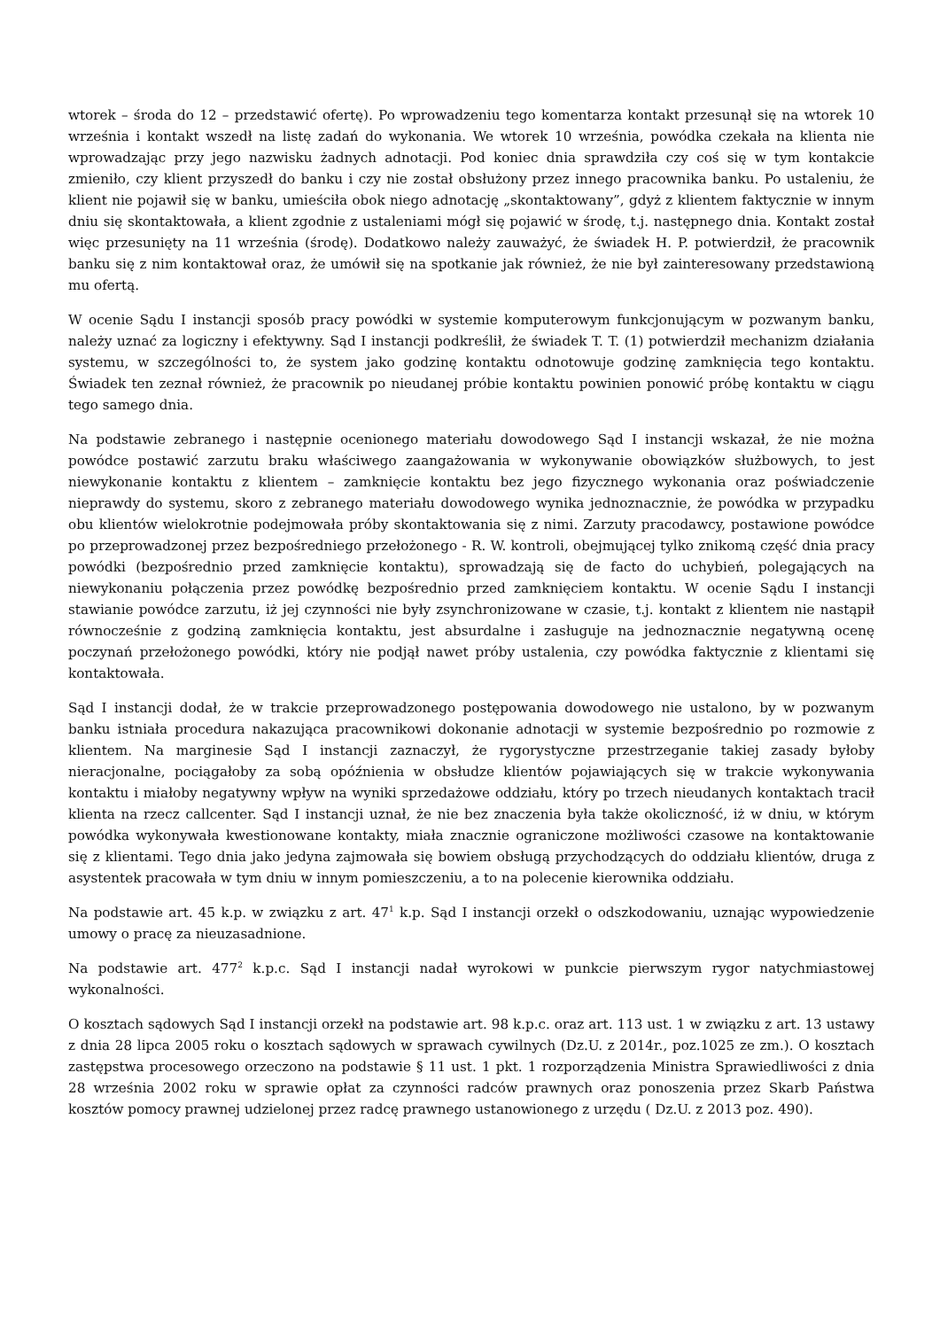wtorek – środa do 12 – przedstawić ofertę). Po wprowadzeniu tego komentarza kontakt przesunął się na wtorek 10 września i kontakt wszedł na listę zadań do wykonania. We wtorek 10 września, powódka czekała na klienta nie wprowadzając przy jego nazwisku żadnych adnotacji. Pod koniec dnia sprawdziła czy coś się w tym kontakcie zmieniło, czy klient przyszedł do banku i czy nie został obsłużony przez innego pracownika banku. Po ustaleniu, że klient nie pojawił się w banku, umieściła obok niego adnotację „skontaktowany”, gdyż z klientem faktycznie w innym dniu się skontaktowała, a klient zgodnie z ustaleniami mógł się pojawić w środę, t.j. następnego dnia. Kontakt został więc przesunięty na 11 września (środę). Dodatkowo należy zauważyć, że świadek H. P. potwierdził, że pracownik banku się z nim kontaktował oraz, że umówił się na spotkanie jak również, że nie był zainteresowany przedstawioną mu ofertą.
W ocenie Sądu I instancji sposób pracy powódki w systemie komputerowym funkcjonującym w pozwanym banku, należy uznać za logiczny i efektywny. Sąd I instancji podkreślił, że świadek T. T. (1) potwierdził mechanizm działania systemu, w szczególności to, że system jako godzinę kontaktu odnotowuje godzinę zamknięcia tego kontaktu. Świadek ten zeznał również, że pracownik po nieudanej próbie kontaktu powinien ponowić próbę kontaktu w ciągu tego samego dnia.
Na podstawie zebranego i następnie ocenionego materiału dowodowego Sąd I instancji wskazał, że nie można powódce postawić zarzutu braku właściwego zaangażowania w wykonywanie obowiązków służbowych, to jest niewykonanie kontaktu z klientem – zamknięcie kontaktu bez jego fizycznego wykonania oraz poświadczenie nieprawdy do systemu, skoro z zebranego materiału dowodowego wynika jednoznacznie, że powódka w przypadku obu klientów wielokrotnie podejmowała próby skontaktowania się z nimi. Zarzuty pracodawcy, postawione powódce po przeprowadzonej przez bezpośredniego przełożonego - R. W. kontroli, obejmującej tylko znikomą część dnia pracy powódki (bezpośrednio przed zamknięcie kontaktu), sprowadzają się de facto do uchybień, polegających na niewykonaniu połączenia przez powódkę bezpośrednio przed zamknięciem kontaktu. W ocenie Sądu I instancji stawianie powódce zarzutu, iż jej czynności nie były zsynchronizowane w czasie, t.j. kontakt z klientem nie nastąpił równocześnie z godziną zamknięcia kontaktu, jest absurdalne i zasługuje na jednoznacznie negatywną ocenę poczynań przełożonego powódki, który nie podjął nawet próby ustalenia, czy powódka faktycznie z klientami się kontaktowała.
Sąd I instancji dodał, że w trakcie przeprowadzonego postępowania dowodowego nie ustalono, by w pozwanym banku istniała procedura nakazująca pracownikowi dokonanie adnotacji w systemie bezpośrednio po rozmowie z klientem. Na marginesie Sąd I instancji zaznaczył, że rygorystyczne przestrzeganie takiej zasady byłoby nieracjonalne, pociągałoby za sobą opóźnienia w obsłudze klientów pojawiających się w trakcie wykonywania kontaktu i miałoby negatywny wpływ na wyniki sprzedażowe oddziału, który po trzech nieudanych kontaktach tracił klienta na rzecz callcenter. Sąd I instancji uznał, że nie bez znaczenia była także okoliczność, iż w dniu, w którym powódka wykonywała kwestionowane kontakty, miała znacznie ograniczone możliwości czasowe na kontaktowanie się z klientami. Tego dnia jako jedyna zajmowała się bowiem obsługą przychodzących do oddziału klientów, druga z asystentek pracowała w tym dniu w innym pomieszczeniu, a to na polecenie kierownika oddziału.
Na podstawie art. 45 k.p. w związku z art. 47<sup>1</sup> k.p. Sąd I instancji orzekł o odszkodowaniu, uznając wypowiedzenie umowy o pracę za nieuzasadnione.
Na podstawie art. 477<sup>2</sup> k.p.c. Sąd I instancji nadał wyrokowi w punkcie pierwszym rygor natychmiastowej wykonalności.
O kosztach sądowych Sąd I instancji orzekł na podstawie art. 98 k.p.c. oraz art. 113 ust. 1 w związku z art. 13 ustawy z dnia 28 lipca 2005 roku o kosztach sądowych w sprawach cywilnych (Dz.U. z 2014r., poz.1025 ze zm.). O kosztach zastępstwa procesowego orzeczono na podstawie § 11 ust. 1 pkt. 1 rozporządzenia Ministra Sprawiedliwości z dnia 28 września 2002 roku w sprawie opłat za czynności radców prawnych oraz ponoszenia przez Skarb Państwa kosztów pomocy prawnej udzielonej przez radcę prawnego ustanowionego z urzędu ( Dz.U. z 2013 poz. 490).